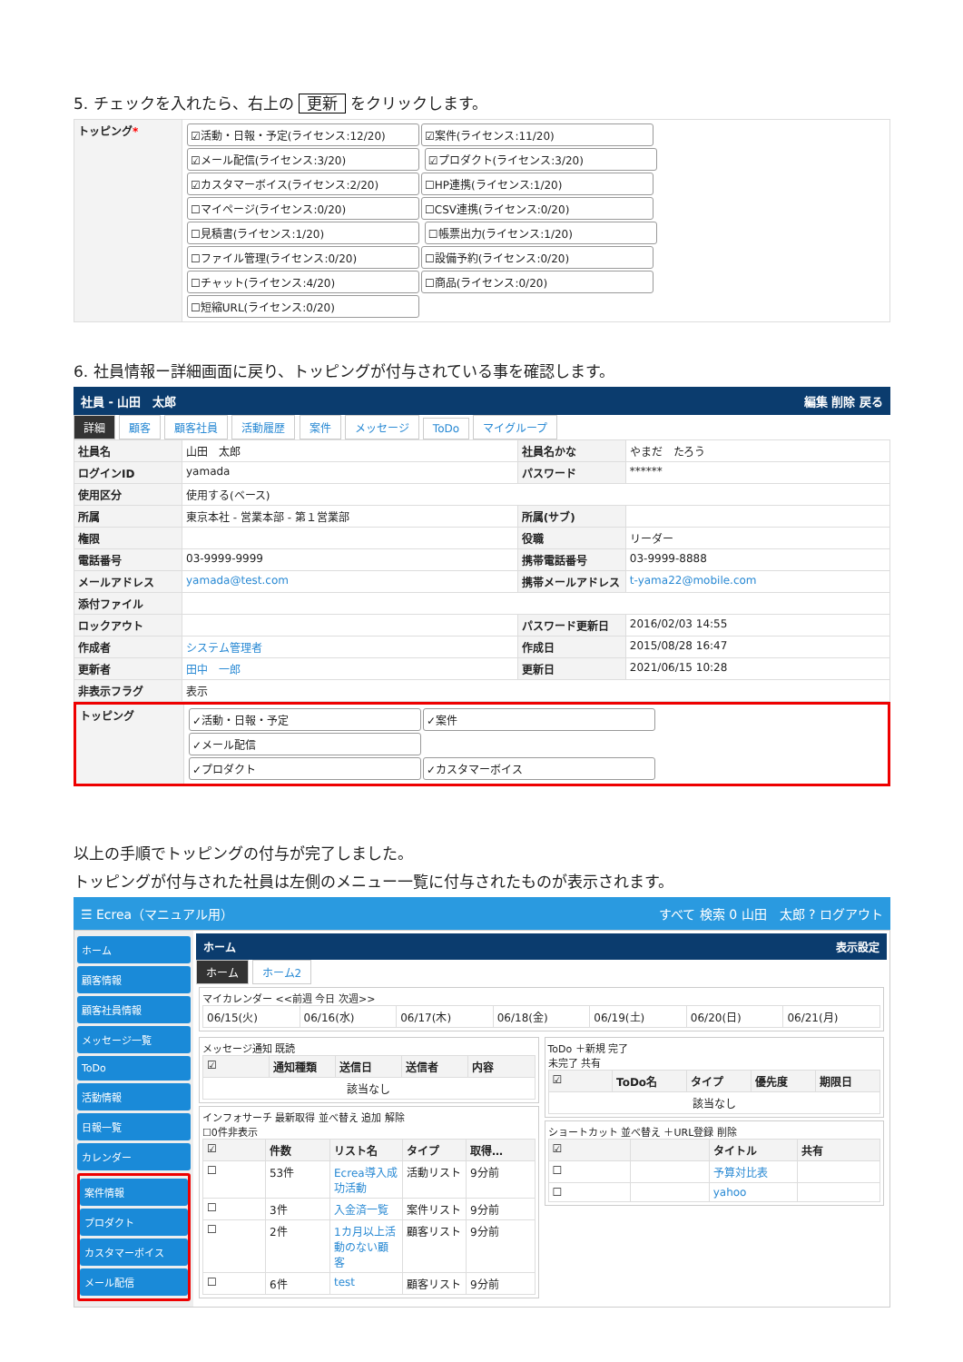5. チェックを入れたら、右上の 更新 をクリックします。
| トッピング * | ☑活動・日報・予定(ライセンス:12/20) ☑案件(ライセンス:11/20) ☑メール配信(ライセンス:3/20) ☑プロダクト(ライセンス:3/20) ☑カスタマーボイス(ライセンス:2/20) ☐HP連携(ライセンス:1/20) ☐マイページ(ライセンス:0/20) ☐CSV連携(ライセンス:0/20) ☐見積書(ライセンス:1/20) ☐帳票出力(ライセンス:1/20) ☐ファイル管理(ライセンス:0/20) ☐設備予約(ライセンス:0/20) ☐チャット(ライセンス:4/20) ☐商品(ライセンス:0/20) ☐短縮URL(ライセンス:0/20) |
6. 社員情報ー詳細画面に戻り、トッピングが付与されている事を確認します。
社員 - 山田　太郎 編集 削除 戻る
詳細 顧客 顧客社員 活動履歴 案件 メッセージ ToDo マイグループ
| 社員名 | 山田 太郎 | 社員名かな | やまだ たろう |
| ログインID | yamada | パスワード | ****** |
| 使用区分 | 使用する(ベース) | | |
| 所属 | 東京本社 - 営業本部 - 第１営業部 | 所属(サブ) | |
| 権限 | | 役職 | リーダー |
| 電話番号 | 03-9999-9999 | 携帯電話番号 | 03-9999-8888 |
| メールアドレス | yamada@test.com | 携帯メールアドレス | t-yama22@mobile.com |
| 添付ファイル | | | |
| ロックアウト | | パスワード更新日 | 2016/02/03 14:55 |
| 作成者 | システム管理者 | 作成日 | 2015/08/28 16:47 |
| 更新者 | 田中 一郎 | 更新日 | 2021/06/15 10:28 |
| 非表示フラグ | 表示 | | |
| トッピング | ✓活動・日報・予定 ✓案件 ✓メール配信 ✓プロダクト ✓カスタマーボイス |
以上の手順でトッピングの付与が完了しました。
トッピングが付与された社員は左側のメニュー一覧に付与されたものが表示されます。
☰ Ecrea（マニュアル用） すべて 検索 0 山田　太郎 ? ログアウト
ホーム
顧客情報
顧客社員情報
メッセージ一覧
ToDo
活動情報
日報一覧
カレンダー
案件情報
プロダクト
カスタマーボイス
メール配信
ホーム 表示設定
ホーム ホーム2
マイカレンダー <<前週 今日 次週>>
| 06/15(火) | 06/16(水) | 06/17(木) | 06/18(金) | 06/19(土) | 06/20(日) | 06/21(月) |
メッセージ通知 既読
| ☑ | 通知種類 | 送信日 | 送信者 | 内容 |
| --- | --- | --- | --- | --- |
| 該当なし | | | | |
インフォサーチ 最新取得 並べ替え 追加 解除
☐0件非表示
| ☑ | 件数 | リスト名 | タイプ | 取得… |
| --- | --- | --- | --- | --- |
| ☐ | 53件 | Ecrea導入成功活動 | 活動リスト | 9分前 |
| ☐ | 3件 | 入金済一覧 | 案件リスト | 9分前 |
| ☐ | 2件 | 1カ月以上活動のない顧客 | 顧客リスト | 9分前 |
| ☐ | 6件 | test | 顧客リスト | 9分前 |
ToDo ＋新規 完了
未完了 共有
| ☑ | ToDo名 | タイプ | 優先度 | 期限日 |
| --- | --- | --- | --- | --- |
| 該当なし | | | | |
ショートカット 並べ替え ＋URL登録 削除
| ☑ | | タイトル | 共有 |
| --- | --- | --- | --- |
| ☐ | | 予算対比表 | |
| ☐ | | yahoo | |